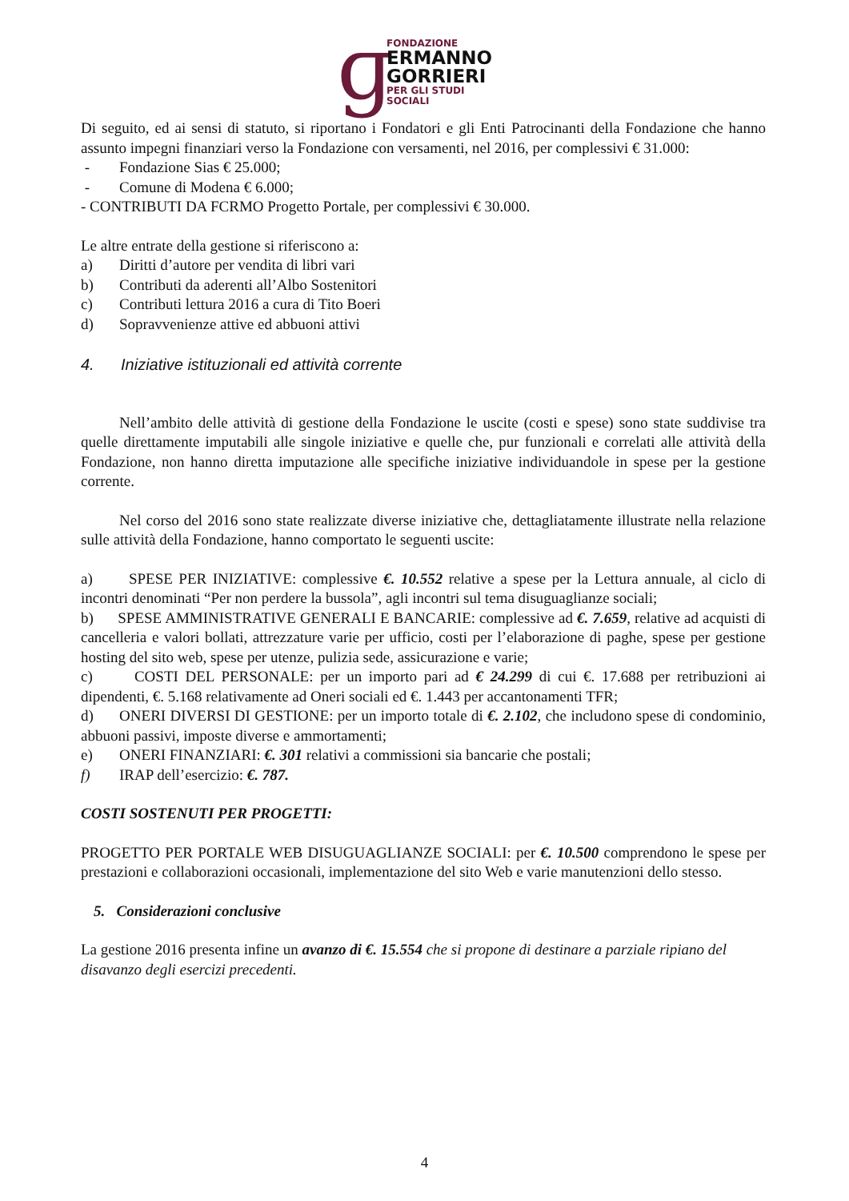ɡ
FONDAZIONE
ERMANNO
GORRIERI
PER GLI STUDI SOCIALI
Di seguito, ed ai sensi di statuto, si riportano i Fondatori e gli Enti Patrocinanti della Fondazione che hanno assunto impegni finanziari verso la Fondazione con versamenti, nel 2016, per complessivi € 31.000:
- Fondazione Sias € 25.000;
- Comune di Modena € 6.000;
- CONTRIBUTI DA FCRMO Progetto Portale, per complessivi € 30.000.
Le altre entrate della gestione si riferiscono a:
a) Diritti d’autore per vendita di libri vari
b) Contributi da aderenti all’Albo Sostenitori
c) Contributi lettura 2016 a cura di Tito Boeri
d) Sopravvenienze attive ed abbuoni attivi
4. Iniziative istituzionali ed attività corrente
Nell’ambito delle attività di gestione della Fondazione le uscite (costi e spese) sono state suddivise tra quelle direttamente imputabili alle singole iniziative e quelle che, pur funzionali e correlati alle attività della Fondazione, non hanno diretta imputazione alle specifiche iniziative individuandole in spese per la gestione corrente.
Nel corso del 2016 sono state realizzate diverse iniziative che, dettagliatamente illustrate nella relazione sulle attività della Fondazione, hanno comportato le seguenti uscite:
a) SPESE PER INIZIATIVE: complessive €. 10.552 relative a spese per la Lettura annuale, al ciclo di incontri denominati “Per non perdere la bussola”, agli incontri sul tema disuguaglianze sociali;
b) SPESE AMMINISTRATIVE GENERALI E BANCARIE: complessive ad €. 7.659, relative ad acquisti di cancelleria e valori bollati, attrezzature varie per ufficio, costi per l’elaborazione di paghe, spese per gestione hosting del sito web, spese per utenze, pulizia sede, assicurazione e varie;
c) COSTI DEL PERSONALE: per un importo pari ad € 24.299 di cui €. 17.688 per retribuzioni ai dipendenti, €. 5.168 relativamente ad Oneri sociali ed €. 1.443 per accantonamenti TFR;
d) ONERI DIVERSI DI GESTIONE: per un importo totale di €. 2.102, che includono spese di condominio, abbuoni passivi, imposte diverse e ammortamenti;
e) ONERI FINANZIARI: €. 301 relativi a commissioni sia bancarie che postali;
f) IRAP dell’esercizio: €. 787.
COSTI SOSTENUTI PER PROGETTI:
PROGETTO PER PORTALE WEB DISUGUAGLIANZE SOCIALI: per €. 10.500 comprendono le spese per prestazioni e collaborazioni occasionali, implementazione del sito Web e varie manutenzioni dello stesso.
5. Considerazioni conclusive
La gestione 2016 presenta infine un avanzo di €. 15.554 che si propone di destinare a parziale ripiano del disavanzo degli esercizi precedenti.
4